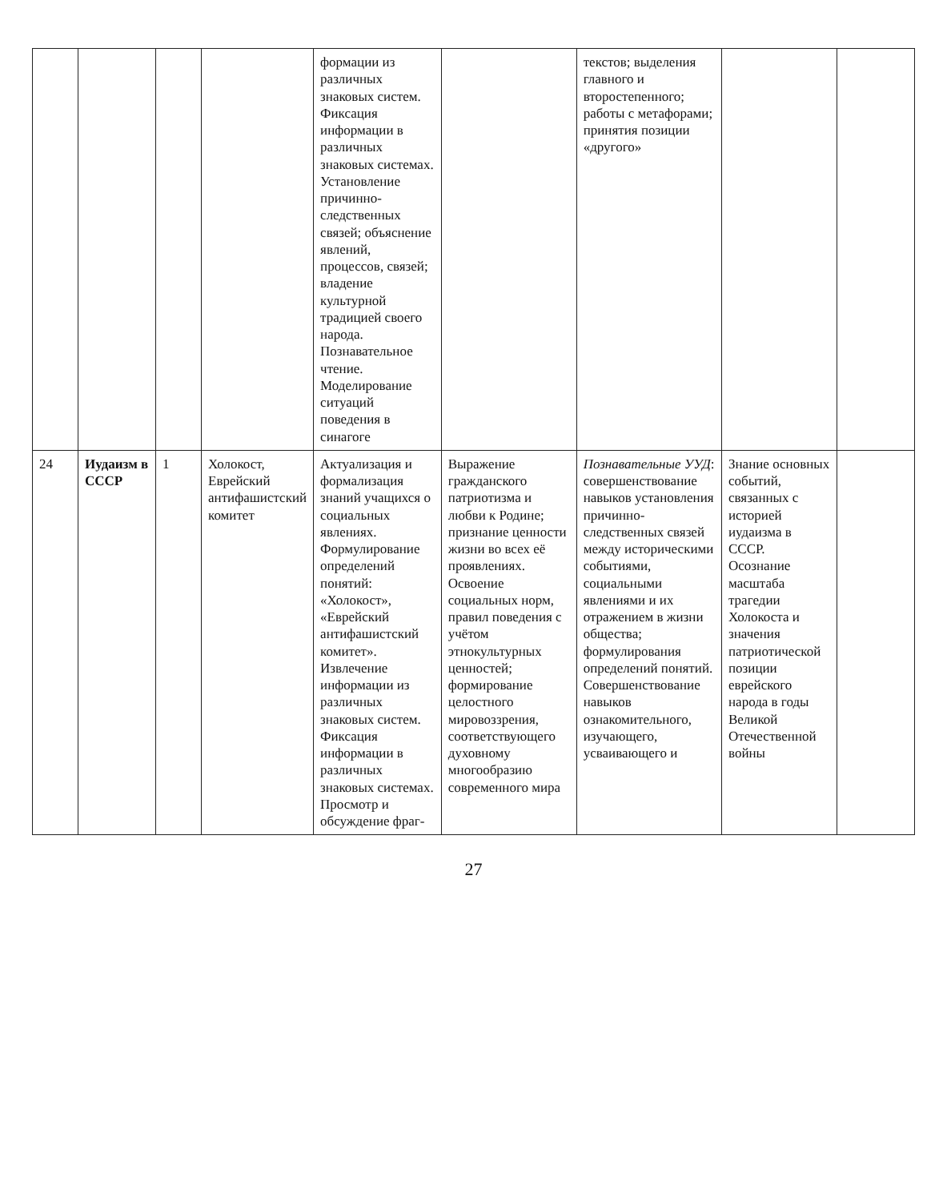| | | | | формации из различных знаковых систем. Фиксация информации в различных знаковых системах. Установление причинно-следственных связей; объяснение явлений, процессов, связей; владение культурной традицией своего народа. Познавательное чтение. Моделирование ситуаций поведения в синагоге | | текстов; выделения главного и второстепенного; работы с метафорами; принятия позиции «другого» | | |
| 24 | Иудаизм в СССР | 1 | Холокост, Еврейский антифашистский комитет | Актуализация и формализация знаний учащихся о социальных явлениях. Формулирование определений понятий: «Холокост», «Еврейский антифашистский комитет». Извлечение информации из различных знаковых систем. Фиксация информации в различных знаковых системах. Просмотр и обсуждение фраг- | Выражение гражданского патриотизма и любви к Родине; признание ценности жизни во всех её проявлениях. Освоение социальных норм, правил поведения с учётом этнокультурных ценностей; формирование целостного мировоззрения, соответствующего духовному многообразию современного мира | Познавательные УУД : совершенствование навыков установления причинно-следственных связей между историческими событиями, социальными явлениями и их отражением в жизни общества; формулирования определений понятий. Совершенствование навыков ознакомительного, изучающего, усваивающего и | Знание основных событий, связанных с историей иудаизма в СССР. Осознание масштаба трагедии Холокоста и значения патриотической позиции еврейского народа в годы Великой Отечественной войны | |
27